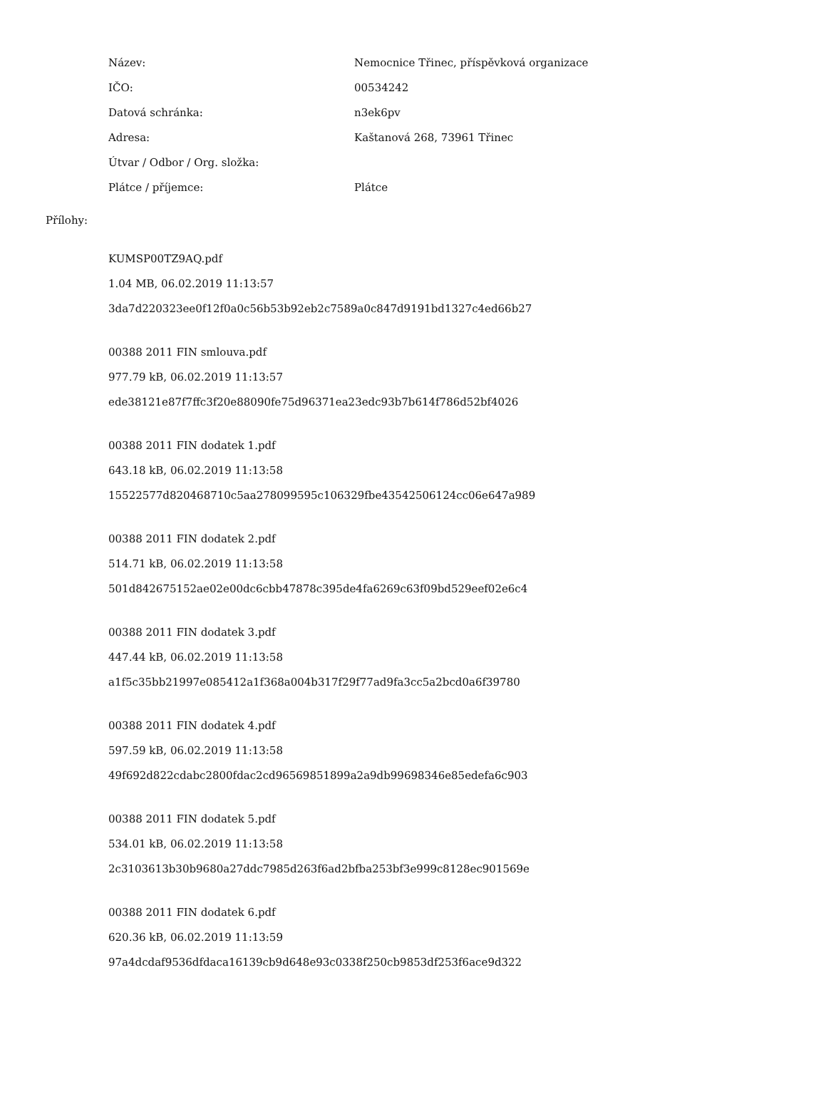| Název: | Nemocnice Třinec, příspěvková organizace |
| IČO: | 00534242 |
| Datová schránka: | n3ek6pv |
| Adresa: | Kaštanová 268, 73961 Třinec |
| Útvar / Odbor / Org. složka: | |
| Plátce / příjemce: | Plátce |
Přílohy:
KUMSP00TZ9AQ.pdf
1.04 MB, 06.02.2019 11:13:57
3da7d220323ee0f12f0a0c56b53b92eb2c7589a0c847d9191bd1327c4ed66b27
00388 2011 FIN smlouva.pdf
977.79 kB, 06.02.2019 11:13:57
ede38121e87f7ffc3f20e88090fe75d96371ea23edc93b7b614f786d52bf4026
00388 2011 FIN dodatek 1.pdf
643.18 kB, 06.02.2019 11:13:58
15522577d820468710c5aa278099595c106329fbe43542506124cc06e647a989
00388 2011 FIN dodatek 2.pdf
514.71 kB, 06.02.2019 11:13:58
501d842675152ae02e00dc6cbb47878c395de4fa6269c63f09bd529eef02e6c4
00388 2011 FIN dodatek 3.pdf
447.44 kB, 06.02.2019 11:13:58
a1f5c35bb21997e085412a1f368a004b317f29f77ad9fa3cc5a2bcd0a6f39780
00388 2011 FIN dodatek 4.pdf
597.59 kB, 06.02.2019 11:13:58
49f692d822cdabc2800fdac2cd96569851899a2a9db99698346e85edefa6c903
00388 2011 FIN dodatek 5.pdf
534.01 kB, 06.02.2019 11:13:58
2c3103613b30b9680a27ddc7985d263f6ad2bfba253bf3e999c8128ec901569e
00388 2011 FIN dodatek 6.pdf
620.36 kB, 06.02.2019 11:13:59
97a4dcdaf9536dfdaca16139cb9d648e93c0338f250cb9853df253f6ace9d322